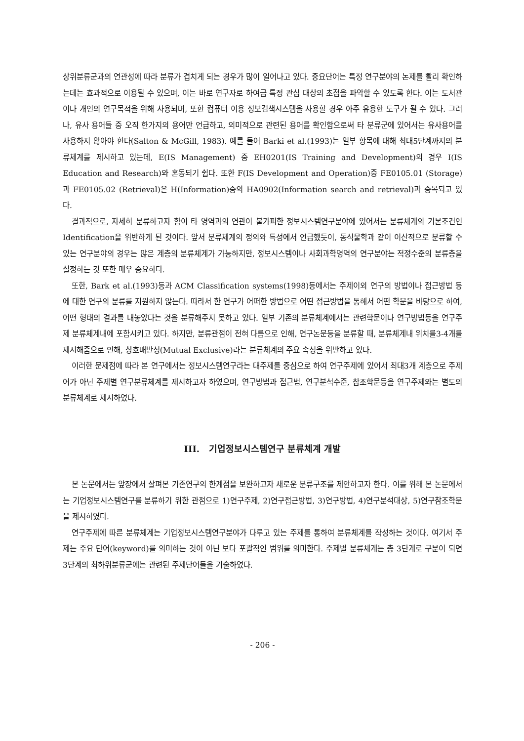상위분류군과의 연관성에 따라 분류가 겹치게 되는 경우가 많이 일어나고 있다. 중요단어는 특정 연구분야의 논제를 빨리 확인하는데는 효과적으로 이용될 수 있으며, 이는 바로 연구자로 하여금 특정 관심 대상의 초점을 파악할 수 있도록 한다. 이는 도서관이나 개인의 연구목적을 위해 사용되며, 또한 컴퓨터 이용 정보검색시스템을 사용할 경우 아주 유용한 도구가 될 수 있다. 그러나, 유사 용어들 중 오직 한가지의 용어만 언급하고, 의미적으로 관련된 용어를 확인함으로써 타 분류군에 있어서는 유사용어를 사용하지 않아야 한다(Salton & McGill, 1983). 예를 들어 Barki et al.(1993)는 일부 항목에 대해 최대5단계까지의 분류체계를 제시하고 있는데, E(IS Management) 중 EH0201(IS Training and Development)의 경우 I(IS Education and Research)와 혼동되기 쉽다. 또한 F(IS Development and Operation)중 FE0105.01 (Storage)과 FE0105.02 (Retrieval)은 H(Information)중의 HA0902(Information search and retrieval)과 중복되고 있다.
결과적으로, 자세히 분류하고자 함이 타 영역과의 연관이 불가피한 정보시스템연구분야에 있어서는 분류체계의 기본조건인 Identification을 위반하게 된 것이다. 앞서 분류체계의 정의와 특성에서 언급했듯이, 동식물학과 같이 이산적으로 분류할 수 있는 연구분야의 경우는 많은 계층의 분류체계가 가능하지만, 정보시스템이나 사회과학영역의 연구분야는 적정수준의 분류층을 설정하는 것 또한 매우 중요하다.
또한, Bark et al.(1993)등과 ACM Classification systems(1998)등에서는 주제이외 연구의 방법이나 접근방법 등에 대한 연구의 분류를 지원하지 않는다. 따라서 한 연구가 어떠한 방법으로 어떤 접근방법을 통해서 어떤 학문을 바탕으로 하여, 어떤 형태의 결과를 내놓았다는 것을 분류해주지 못하고 있다. 일부 기존의 분류체계에서는 관련학문이나 연구방법등을 연구주제 분류체계내에 포함시키고 있다. 하지만, 분류관점이 전혀 다름으로 인해, 연구논문등을 분류할 때, 분류체계내 위치를3-4개를 제시해줌으로 인해, 상호배반성(Mutual Exclusive)라는 분류체계의 주요 속성을 위반하고 있다.
이러한 문제점에 따라 본 연구에서는 정보시스템연구라는 대주제를 중심으로 하여 연구주제에 있어서 최대3개 계층으로 주제어가 아닌 주제별 연구분류체계를 제시하고자 하였으며, 연구방법과 접근법, 연구분석수준, 참조학문등을 연구주제와는 별도의 분류체계로 제시하였다.
III. 기업정보시스템연구 분류체계 개발
본 논문에서는 앞장에서 살펴본 기존연구의 한계점을 보완하고자 새로운 분류구조를 제안하고자 한다. 이를 위해 본 논문에서는 기업정보시스템연구를 분류하기 위한 관점으로 1)연구주제, 2)연구접근방법, 3)연구방법, 4)연구분석대상, 5)연구참조학문을 제시하였다.
연구주제에 따른 분류체계는 기업정보시스템연구분야가 다루고 있는 주제를 통하여 분류체계를 작성하는 것이다. 여기서 주제는 주요 단어(keyword)를 의미하는 것이 아닌 보다 포괄적인 범위를 의미한다. 주제별 분류체계는 총 3단계로 구분이 되면 3단계의 최하위분류군에는 관련된 주제단어들을 기술하였다.
- 206 -